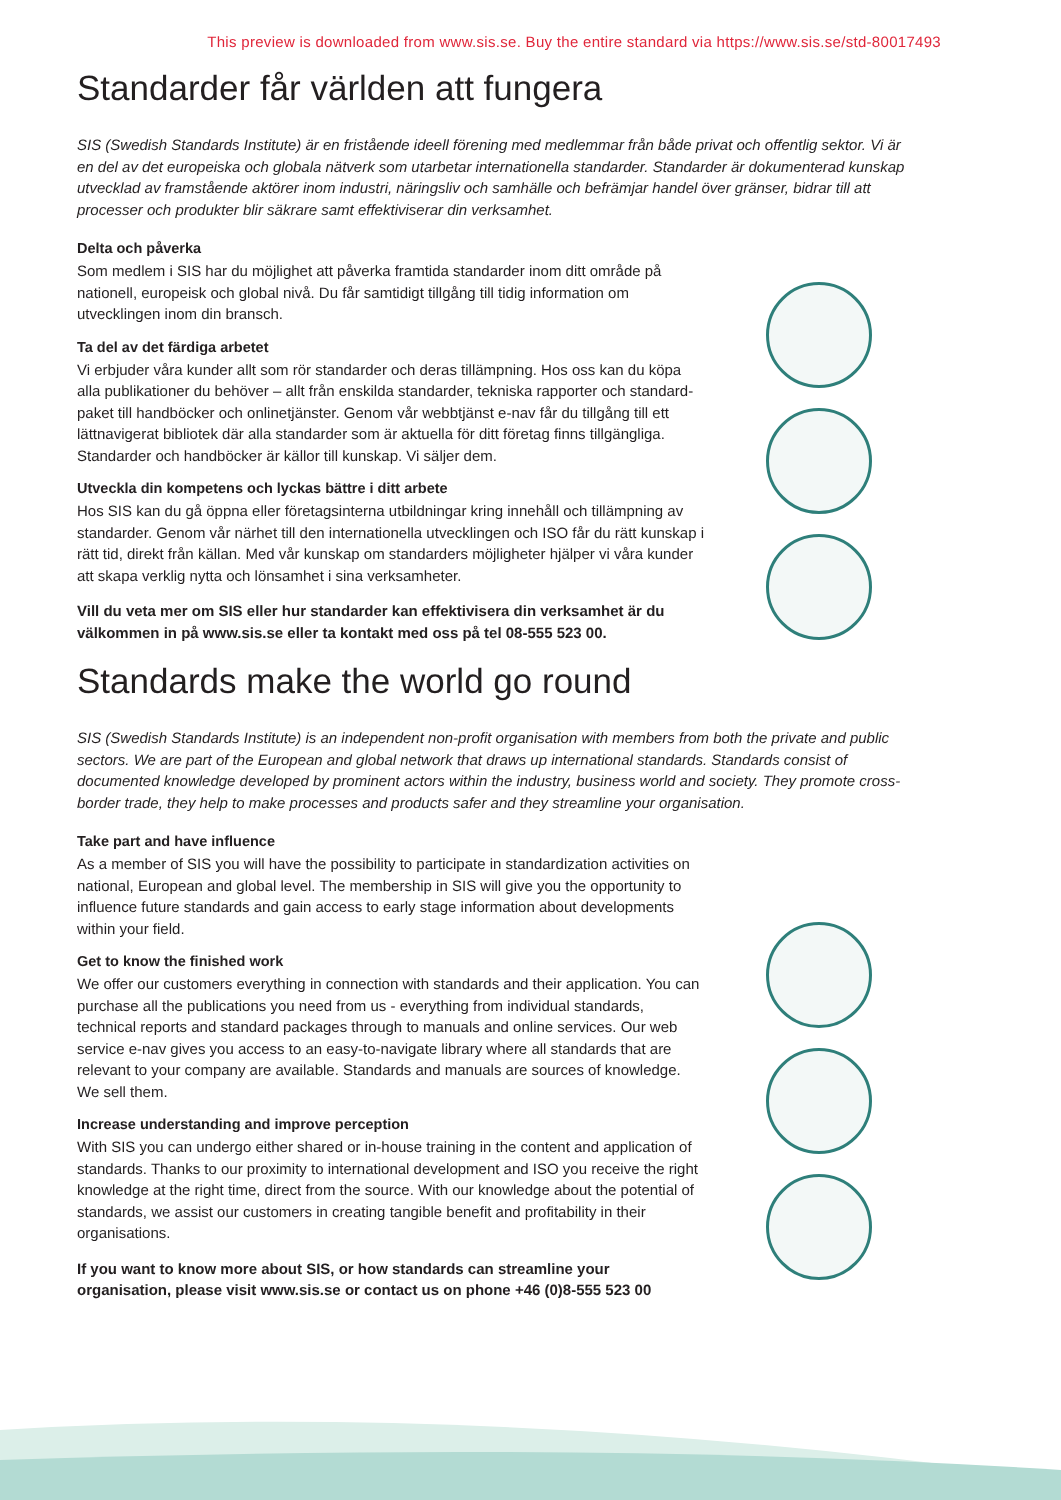This preview is downloaded from www.sis.se. Buy the entire standard via https://www.sis.se/std-80017493
Standarder får världen att fungera
SIS (Swedish Standards Institute) är en fristående ideell förening med medlemmar från både privat och offentlig sektor. Vi är en del av det europeiska och globala nätverk som utarbetar internationella standarder. Standarder är dokumenterad kunskap utvecklad av framstående aktörer inom industri, näringsliv och samhälle och befrämjar handel över gränser, bidrar till att processer och produkter blir säkrare samt effektiviserar din verksamhet.
Delta och påverka
Som medlem i SIS har du möjlighet att påverka framtida standarder inom ditt område på nationell, europeisk och global nivå. Du får samtidigt tillgång till tidig information om utvecklingen inom din bransch.
Ta del av det färdiga arbetet
Vi erbjuder våra kunder allt som rör standarder och deras tillämpning. Hos oss kan du köpa alla publikationer du behöver – allt från enskilda standarder, tekniska rapporter och standard-paket till handböcker och onlinetjänster. Genom vår webbtjänst e-nav får du tillgång till ett lättnavigerat bibliotek där alla standarder som är aktuella för ditt företag finns tillgängliga. Standarder och handböcker är källor till kunskap. Vi säljer dem.
Utveckla din kompetens och lyckas bättre i ditt arbete
Hos SIS kan du gå öppna eller företagsinterna utbildningar kring innehåll och tillämpning av standarder. Genom vår närhet till den internationella utvecklingen och ISO får du rätt kunskap i rätt tid, direkt från källan. Med vår kunskap om standarders möjligheter hjälper vi våra kunder att skapa verklig nytta och lönsamhet i sina verksamheter.
Vill du veta mer om SIS eller hur standarder kan effektivisera din verksamhet är du välkommen in på www.sis.se eller ta kontakt med oss på tel 08-555 523 00.
Standards make the world go round
SIS (Swedish Standards Institute) is an independent non-profit organisation with members from both the private and public sectors. We are part of the European and global network that draws up international standards. Standards consist of documented knowledge developed by prominent actors within the industry, business world and society. They promote cross-border trade, they help to make processes and products safer and they streamline your organisation.
Take part and have influence
As a member of SIS you will have the possibility to participate in standardization activities on national, European and global level. The membership in SIS will give you the opportunity to influence future standards and gain access to early stage information about developments within your field.
Get to know the finished work
We offer our customers everything in connection with standards and their application. You can purchase all the publications you need from us - everything from individual standards, technical reports and standard packages through to manuals and online services. Our web service e-nav gives you access to an easy-to-navigate library where all standards that are relevant to your company are available. Standards and manuals are sources of knowledge. We sell them.
Increase understanding and improve perception
With SIS you can undergo either shared or in-house training in the content and application of standards. Thanks to our proximity to international development and ISO you receive the right knowledge at the right time, direct from the source. With our knowledge about the potential of standards, we assist our customers in creating tangible benefit and profitability in their organisations.
If you want to know more about SIS, or how standards can streamline your organisation, please visit www.sis.se or contact us on phone +46 (0)8-555 523 00